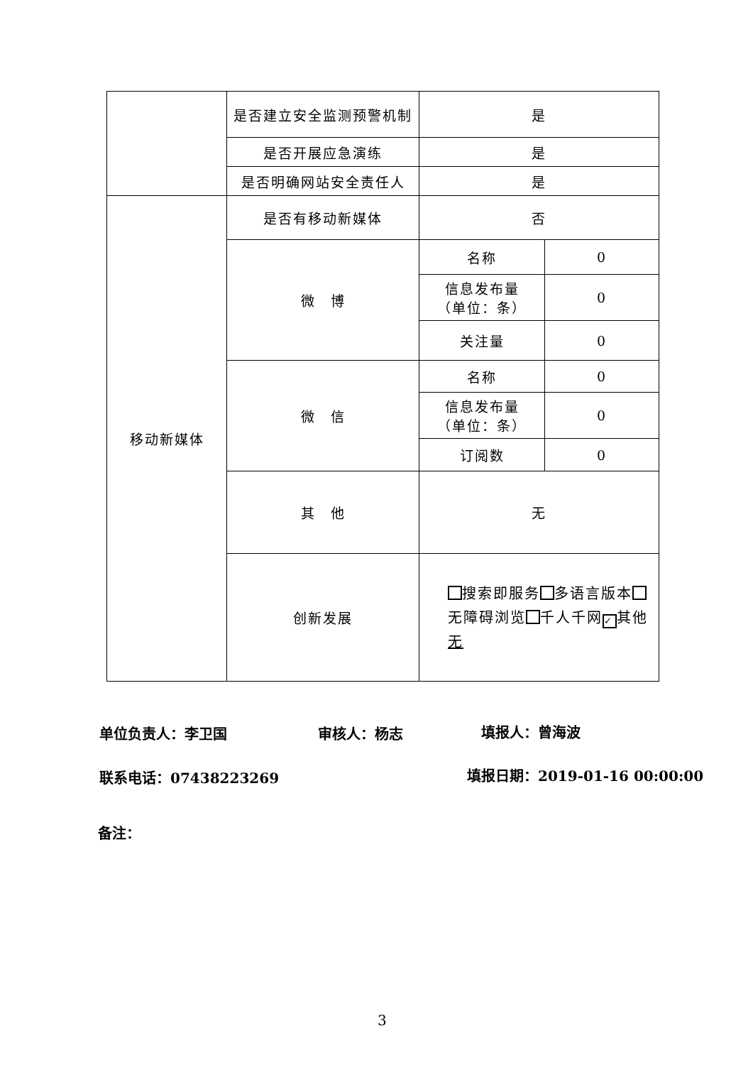| | 是否建立安全监测预警机制 | 是 | |
| | 是否开展应急演练 | 是 | |
| | 是否明确网站安全责任人 | 是 | |
| 移动新媒体 | 是否有移动新媒体 | 否 | |
| | 微 博 | 名称 | 0 |
| | | 信息发布量 （单位：条） | 0 |
| | | 关注量 | 0 |
| | 微 信 | 名称 | 0 |
| | | 信息发布量 （单位：条） | 0 |
| | | 订阅数 | 0 |
| | 其 他 | 无 | |
| | 创新发展 | 搜索即服务 多语言版本 无障碍浏览 千人千网 ✓ 其他 无 | |
单位负责人：李卫国 审核人：杨志 填报人：曾海波
联系电话：07438223269 填报日期：2019-01-16 00:00:00
备注：
3